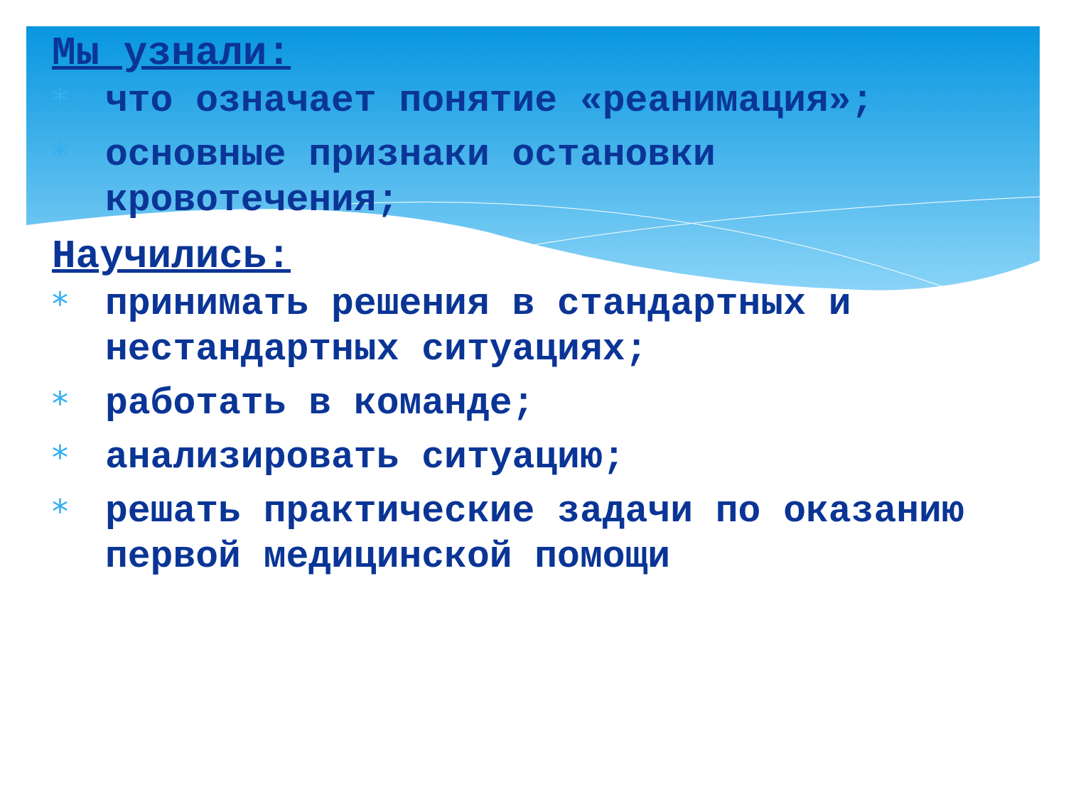Мы узнали:
* что означает понятие «реанимация»;
* основные признаки остановки кровотечения;
Научились:
* принимать решения в стандартных и нестандартных ситуациях;
* работать в команде;
* анализировать ситуацию;
* решать практические задачи по оказанию первой медицинской помощи